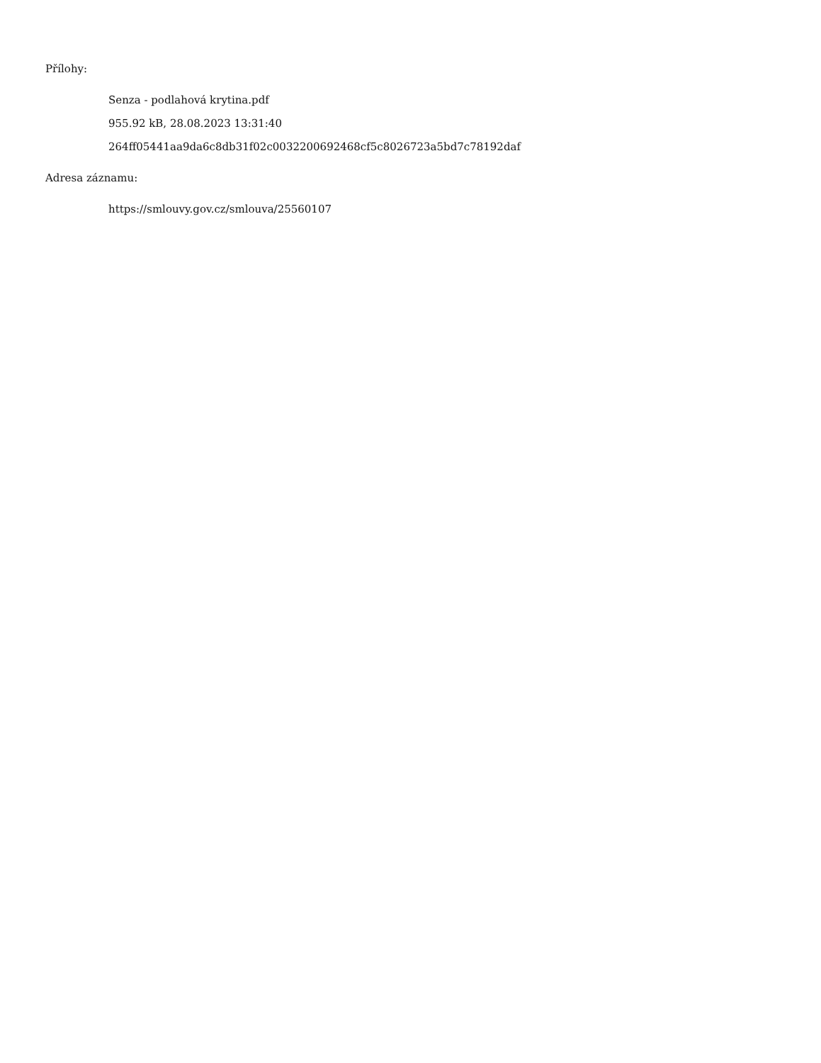Přílohy:
Senza - podlahová krytina.pdf
955.92 kB, 28.08.2023 13:31:40
264ff05441aa9da6c8db31f02c0032200692468cf5c8026723a5bd7c78192daf
Adresa záznamu:
https://smlouvy.gov.cz/smlouva/25560107